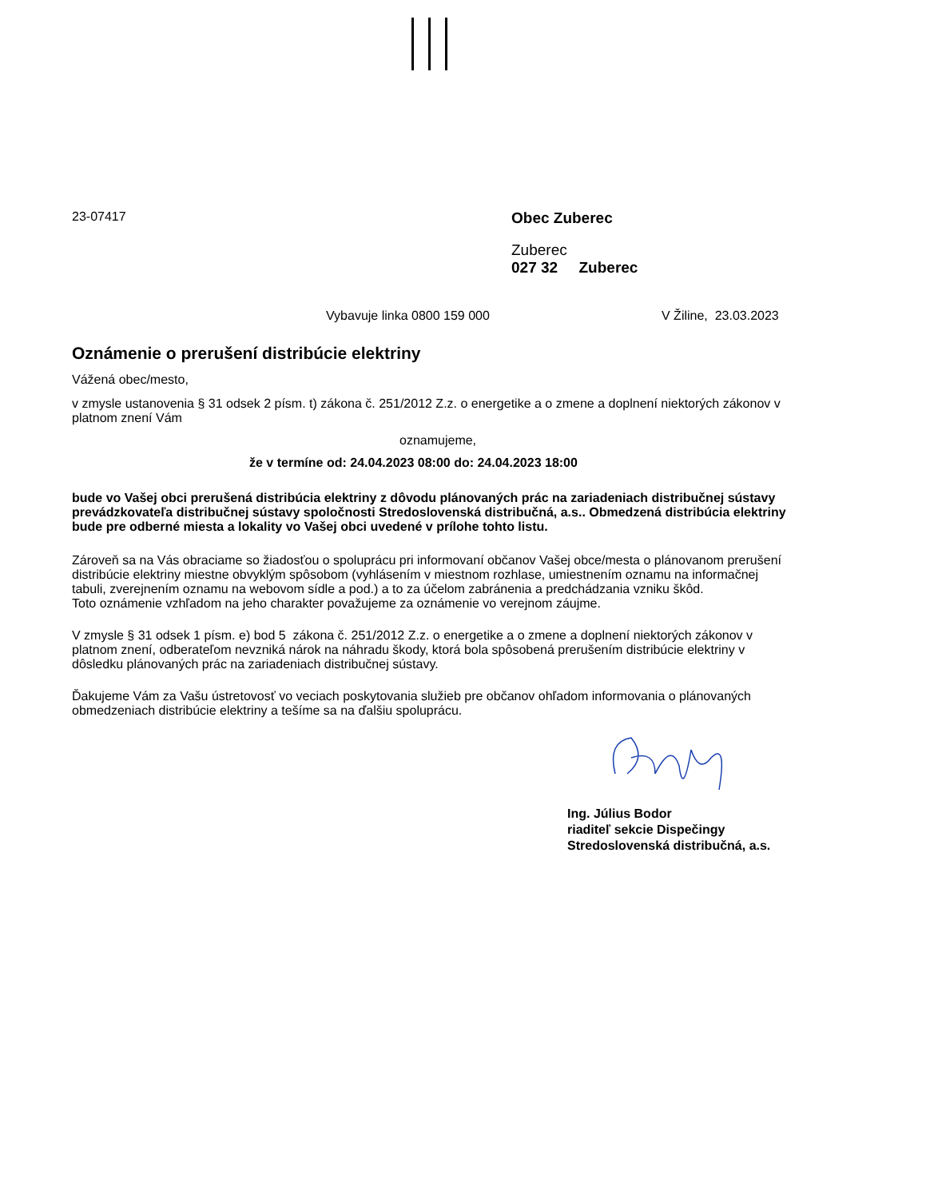23-07417
Obec Zuberec
Zuberec
027 32 Zuberec
Vybavuje linka 0800 159 000 V Žiline, 23.03.2023
Oznámenie o prerušení distribúcie elektriny
Vážená obec/mesto,
v zmysle ustanovenia § 31 odsek 2 písm. t) zákona č. 251/2012 Z.z. o energetike a o zmene a doplnení niektorých zákonov v platnom znení Vám
oznamujeme,
že v termíne od: 24.04.2023 08:00 do: 24.04.2023 18:00
bude vo Vašej obci prerušená distribúcia elektriny z dôvodu plánovaných prác na zariadeniach distribučnej sústavy prevádzkovateľa distribučnej sústavy spoločnosti Stredoslovenská distribučná, a.s.. Obmedzená distribúcia elektriny bude pre odberné miesta a lokality vo Vašej obci uvedené v prílohe tohto listu.
Zároveň sa na Vás obraciame so žiadosťou o spoluprácu pri informovaní občanov Vašej obce/mesta o plánovanom prerušení distribúcie elektriny miestne obvyklým spôsobom (vyhlásením v miestnom rozhlase, umiestnením oznamu na informačnej tabuli, zverejnením oznamu na webovom sídle a pod.) a to za účelom zabránenia a predchádzania vzniku škôd.
Toto oznámenie vzhľadom na jeho charakter považujeme za oznámenie vo verejnom záujme.
V zmysle § 31 odsek 1 písm. e) bod 5 zákona č. 251/2012 Z.z. o energetike a o zmene a doplnení niektorých zákonov v platnom znení, odberateľom nevzniká nárok na náhradu škody, ktorá bola spôsobená prerušením distribúcie elektriny v dôsledku plánovaných prác na zariadeniach distribučnej sústavy.
Ďakujeme Vám za Vašu ústretovosť vo veciach poskytovania služieb pre občanov ohľadom informovania o plánovaných obmedzeniach distribúcie elektriny a tešíme sa na ďalšiu spoluprácu.
Ing. Július Bodor
riaditeľ sekcie Dispečingy
Stredoslovenská distribučná, a.s.